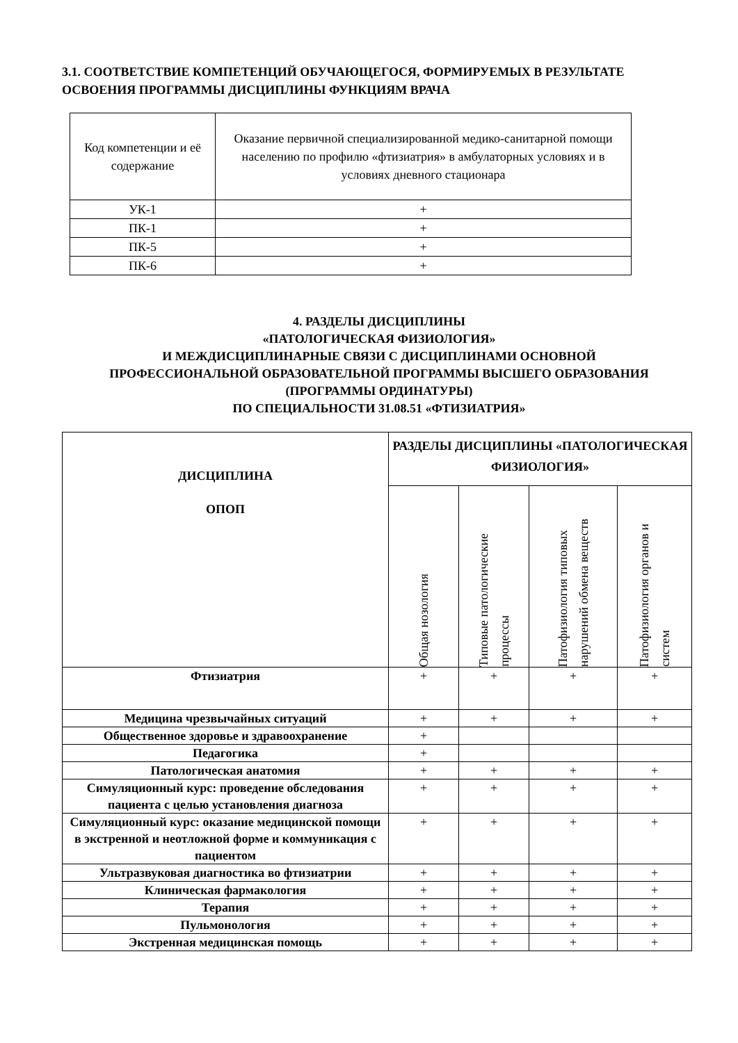3.1. СООТВЕТСТВИЕ КОМПЕТЕНЦИЙ ОБУЧАЮЩЕГОСЯ, ФОРМИРУЕМЫХ В РЕЗУЛЬТАТЕ ОСВОЕНИЯ ПРОГРАММЫ ДИСЦИПЛИНЫ ФУНКЦИЯМ ВРАЧА
| Код компетенции и её содержание | Оказание первичной специализированной медико-санитарной помощи населению по профилю «фтизиатрия» в амбулаторных условиях и в условиях дневного стационара |
| УК-1 | + |
| ПК-1 | + |
| ПК-5 | + |
| ПК-6 | + |
4. РАЗДЕЛЫ ДИСЦИПЛИНЫ
«ПАТОЛОГИЧЕСКАЯ ФИЗИОЛОГИЯ»
И МЕЖДИСЦИПЛИНАРНЫЕ СВЯЗИ С ДИСЦИПЛИНАМИ ОСНОВНОЙ ПРОФЕССИОНАЛЬНОЙ ОБРАЗОВАТЕЛЬНОЙ ПРОГРАММЫ ВЫСШЕГО ОБРАЗОВАНИЯ (ПРОГРАММЫ ОРДИНАТУРЫ)
ПО СПЕЦИАЛЬНОСТИ 31.08.51 «ФТИЗИАТРИЯ»
| ДИСЦИПЛИНА ОПОП | РАЗДЕЛЫ ДИСЦИПЛИНЫ «ПАТОЛОГИЧЕСКАЯ ФИЗИОЛОГИЯ» | | | |
| | Общая нозология | Типовые патологические процессы | Патофизиология типовых нарушений обмена веществ | Патофизиология органов и систем |
| Фтизиатрия | + | + | + | + |
| Медицина чрезвычайных ситуаций | + | + | + | + |
| Общественное здоровье и здравоохранение | + | | | |
| Педагогика | + | | | |
| Патологическая анатомия | + | + | + | + |
| Симуляционный курс: проведение обследования пациента с целью установления диагноза | + | + | + | + |
| Симуляционный курс: оказание медицинской помощи в экстренной и неотложной форме и коммуникация с пациентом | + | + | + | + |
| Ультразвуковая диагностика во фтизиатрии | + | + | + | + |
| Клиническая фармакология | + | + | + | + |
| Терапия | + | + | + | + |
| Пульмонология | + | + | + | + |
| Экстренная медицинская помощь | + | + | + | + |